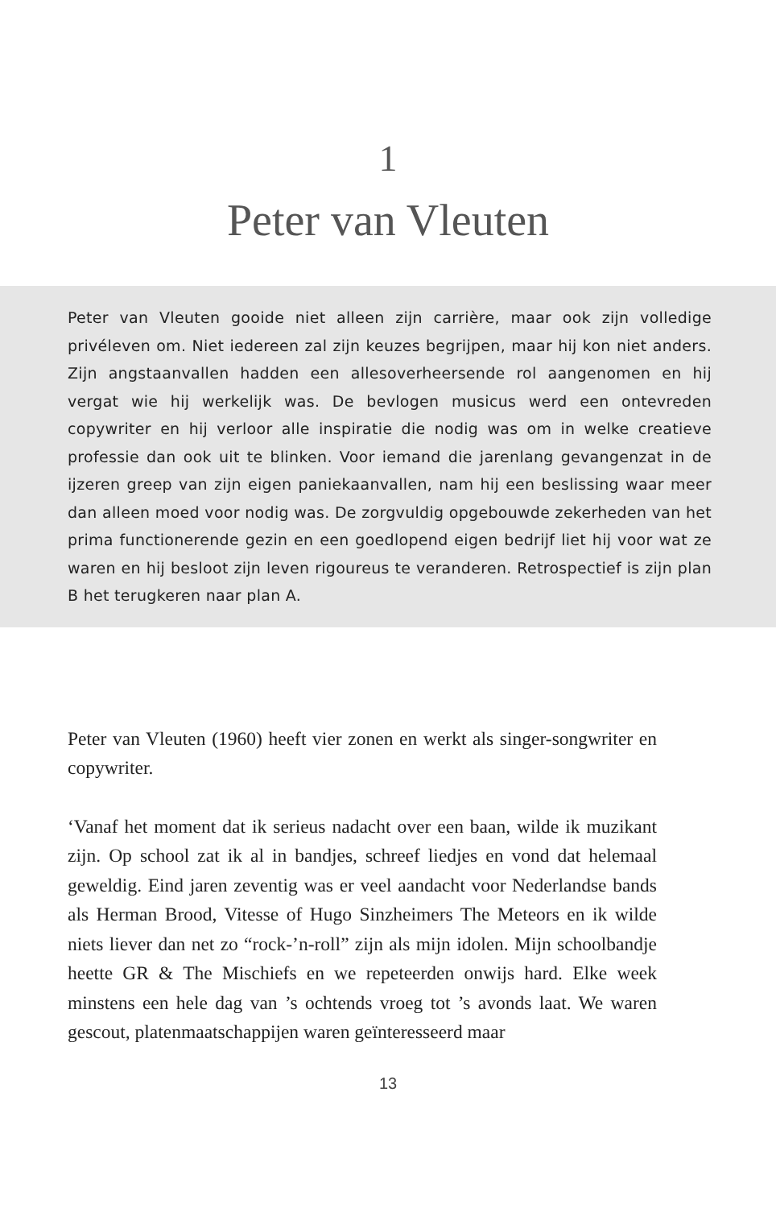1
Peter van Vleuten
Peter van Vleuten gooide niet alleen zijn carrière, maar ook zijn volledige privéleven om. Niet iedereen zal zijn keuzes begrijpen, maar hij kon niet anders. Zijn angstaanvallen hadden een allesoverheersende rol aangenomen en hij vergat wie hij werkelijk was. De bevlogen musicus werd een ontevreden copywriter en hij verloor alle inspiratie die nodig was om in welke creatieve professie dan ook uit te blinken. Voor iemand die jarenlang gevangenzat in de ijzeren greep van zijn eigen paniekaanvallen, nam hij een beslissing waar meer dan alleen moed voor nodig was. De zorgvuldig opgebouwde zekerheden van het prima functionerende gezin en een goedlopend eigen bedrijf liet hij voor wat ze waren en hij besloot zijn leven rigoureus te veranderen. Retrospectief is zijn plan B het terugkeren naar plan A.
Peter van Vleuten (1960) heeft vier zonen en werkt als singer-songwriter en copywriter.
‘Vanaf het moment dat ik serieus nadacht over een baan, wilde ik muzikant zijn. Op school zat ik al in bandjes, schreef liedjes en vond dat helemaal geweldig. Eind jaren zeventig was er veel aandacht voor Nederlandse bands als Herman Brood, Vitesse of Hugo Sinzheimers The Meteors en ik wilde niets liever dan net zo “rock-’n-roll” zijn als mijn idolen. Mijn schoolbandje heette GR & The Mischiefs en we repeteerden onwijs hard. Elke week minstens een hele dag van ’s ochtends vroeg tot ’s avonds laat. We waren gescout, platenmaatschappijen waren geïnteresseerd maar
13